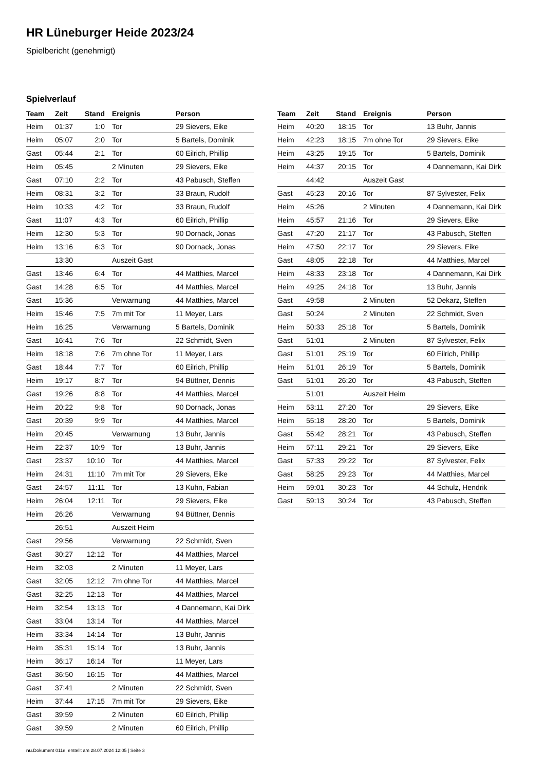HR Lüneburger Heide 2023/24
Spielbericht (genehmigt)
Spielverlauf
| Team | Zeit | Stand | Ereignis | Person |
| --- | --- | --- | --- | --- |
| Heim | 01:37 | 1:0 | Tor | 29 Sievers, Eike |
| Heim | 05:07 | 2:0 | Tor | 5 Bartels, Dominik |
| Gast | 05:44 | 2:1 | Tor | 60 Eilrich, Phillip |
| Heim | 05:45 | | 2 Minuten | 29 Sievers, Eike |
| Gast | 07:10 | 2:2 | Tor | 43 Pabusch, Steffen |
| Heim | 08:31 | 3:2 | Tor | 33 Braun, Rudolf |
| Heim | 10:33 | 4:2 | Tor | 33 Braun, Rudolf |
| Gast | 11:07 | 4:3 | Tor | 60 Eilrich, Phillip |
| Heim | 12:30 | 5:3 | Tor | 90 Dornack, Jonas |
| Heim | 13:16 | 6:3 | Tor | 90 Dornack, Jonas |
| | 13:30 | | Auszeit Gast | |
| Gast | 13:46 | 6:4 | Tor | 44 Matthies, Marcel |
| Gast | 14:28 | 6:5 | Tor | 44 Matthies, Marcel |
| Gast | 15:36 | | Verwarnung | 44 Matthies, Marcel |
| Heim | 15:46 | 7:5 | 7m mit Tor | 11 Meyer, Lars |
| Heim | 16:25 | | Verwarnung | 5 Bartels, Dominik |
| Gast | 16:41 | 7:6 | Tor | 22 Schmidt, Sven |
| Heim | 18:18 | 7:6 | 7m ohne Tor | 11 Meyer, Lars |
| Gast | 18:44 | 7:7 | Tor | 60 Eilrich, Phillip |
| Heim | 19:17 | 8:7 | Tor | 94 Büttner, Dennis |
| Gast | 19:26 | 8:8 | Tor | 44 Matthies, Marcel |
| Heim | 20:22 | 9:8 | Tor | 90 Dornack, Jonas |
| Gast | 20:39 | 9:9 | Tor | 44 Matthies, Marcel |
| Heim | 20:45 | | Verwarnung | 13 Buhr, Jannis |
| Heim | 22:37 | 10:9 | Tor | 13 Buhr, Jannis |
| Gast | 23:37 | 10:10 | Tor | 44 Matthies, Marcel |
| Heim | 24:31 | 11:10 | 7m mit Tor | 29 Sievers, Eike |
| Gast | 24:57 | 11:11 | Tor | 13 Kuhn, Fabian |
| Heim | 26:04 | 12:11 | Tor | 29 Sievers, Eike |
| Heim | 26:26 | | Verwarnung | 94 Büttner, Dennis |
| | 26:51 | | Auszeit Heim | |
| Gast | 29:56 | | Verwarnung | 22 Schmidt, Sven |
| Gast | 30:27 | 12:12 | Tor | 44 Matthies, Marcel |
| Heim | 32:03 | | 2 Minuten | 11 Meyer, Lars |
| Gast | 32:05 | 12:12 | 7m ohne Tor | 44 Matthies, Marcel |
| Gast | 32:25 | 12:13 | Tor | 44 Matthies, Marcel |
| Heim | 32:54 | 13:13 | Tor | 4 Dannemann, Kai Dirk |
| Gast | 33:04 | 13:14 | Tor | 44 Matthies, Marcel |
| Heim | 33:34 | 14:14 | Tor | 13 Buhr, Jannis |
| Heim | 35:31 | 15:14 | Tor | 13 Buhr, Jannis |
| Heim | 36:17 | 16:14 | Tor | 11 Meyer, Lars |
| Gast | 36:50 | 16:15 | Tor | 44 Matthies, Marcel |
| Gast | 37:41 | | 2 Minuten | 22 Schmidt, Sven |
| Heim | 37:44 | 17:15 | 7m mit Tor | 29 Sievers, Eike |
| Gast | 39:59 | | 2 Minuten | 60 Eilrich, Phillip |
| Gast | 39:59 | | 2 Minuten | 60 Eilrich, Phillip |
| Team | Zeit | Stand | Ereignis | Person |
| --- | --- | --- | --- | --- |
| Heim | 40:20 | 18:15 | Tor | 13 Buhr, Jannis |
| Heim | 42:23 | 18:15 | 7m ohne Tor | 29 Sievers, Eike |
| Heim | 43:25 | 19:15 | Tor | 5 Bartels, Dominik |
| Heim | 44:37 | 20:15 | Tor | 4 Dannemann, Kai Dirk |
| | 44:42 | | Auszeit Gast | |
| Gast | 45:23 | 20:16 | Tor | 87 Sylvester, Felix |
| Heim | 45:26 | | 2 Minuten | 4 Dannemann, Kai Dirk |
| Heim | 45:57 | 21:16 | Tor | 29 Sievers, Eike |
| Gast | 47:20 | 21:17 | Tor | 43 Pabusch, Steffen |
| Heim | 47:50 | 22:17 | Tor | 29 Sievers, Eike |
| Gast | 48:05 | 22:18 | Tor | 44 Matthies, Marcel |
| Heim | 48:33 | 23:18 | Tor | 4 Dannemann, Kai Dirk |
| Heim | 49:25 | 24:18 | Tor | 13 Buhr, Jannis |
| Gast | 49:58 | | 2 Minuten | 52 Dekarz, Steffen |
| Gast | 50:24 | | 2 Minuten | 22 Schmidt, Sven |
| Heim | 50:33 | 25:18 | Tor | 5 Bartels, Dominik |
| Gast | 51:01 | | 2 Minuten | 87 Sylvester, Felix |
| Gast | 51:01 | 25:19 | Tor | 60 Eilrich, Phillip |
| Heim | 51:01 | 26:19 | Tor | 5 Bartels, Dominik |
| Gast | 51:01 | 26:20 | Tor | 43 Pabusch, Steffen |
| | 51:01 | | Auszeit Heim | |
| Heim | 53:11 | 27:20 | Tor | 29 Sievers, Eike |
| Heim | 55:18 | 28:20 | Tor | 5 Bartels, Dominik |
| Gast | 55:42 | 28:21 | Tor | 43 Pabusch, Steffen |
| Heim | 57:11 | 29:21 | Tor | 29 Sievers, Eike |
| Gast | 57:33 | 29:22 | Tor | 87 Sylvester, Felix |
| Gast | 58:25 | 29:23 | Tor | 44 Matthies, Marcel |
| Heim | 59:01 | 30:23 | Tor | 44 Schulz, Hendrik |
| Gast | 59:13 | 30:24 | Tor | 43 Pabusch, Steffen |
nu.Dokument 011e, erstellt am 28.07.2024 12:05 | Seite 3